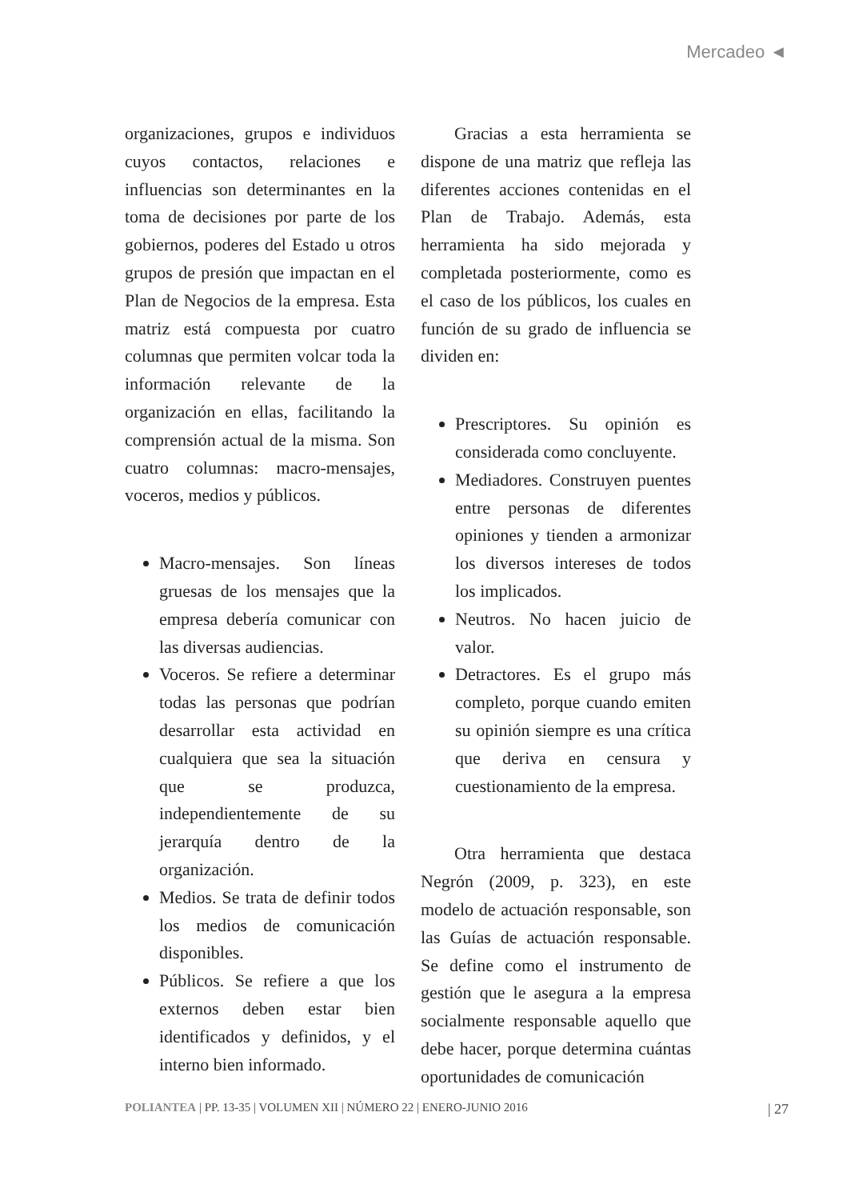Mercadeo ◄
organizaciones, grupos e individuos cuyos contactos, relaciones e influencias son determinantes en la toma de decisiones por parte de los gobiernos, poderes del Estado u otros grupos de presión que impactan en el Plan de Negocios de la empresa. Esta matriz está compuesta por cuatro columnas que permiten volcar toda la información relevante de la organización en ellas, facilitando la comprensión actual de la misma. Son cuatro columnas: macro-mensajes, voceros, medios y públicos.
Macro-mensajes. Son líneas gruesas de los mensajes que la empresa debería comunicar con las diversas audiencias.
Voceros. Se refiere a determinar todas las personas que podrían desarrollar esta actividad en cualquiera que sea la situación que se produzca, independientemente de su jerarquía dentro de la organización.
Medios. Se trata de definir todos los medios de comunicación disponibles.
Públicos. Se refiere a que los externos deben estar bien identificados y definidos, y el interno bien informado.
Gracias a esta herramienta se dispone de una matriz que refleja las diferentes acciones contenidas en el Plan de Trabajo. Además, esta herramienta ha sido mejorada y completada posteriormente, como es el caso de los públicos, los cuales en función de su grado de influencia se dividen en:
Prescriptores. Su opinión es considerada como concluyente.
Mediadores. Construyen puentes entre personas de diferentes opiniones y tienden a armonizar los diversos intereses de todos los implicados.
Neutros. No hacen juicio de valor.
Detractores. Es el grupo más completo, porque cuando emiten su opinión siempre es una crítica que deriva en censura y cuestionamiento de la empresa.
Otra herramienta que destaca Negrón (2009, p. 323), en este modelo de actuación responsable, son las Guías de actuación responsable. Se define como el instrumento de gestión que le asegura a la empresa socialmente responsable aquello que debe hacer, porque determina cuántas oportunidades de comunicación
POLIANTEA | PP. 13-35 | VOLUMEN XII | NÚMERO 22 | ENERO-JUNIO 2016 | 27